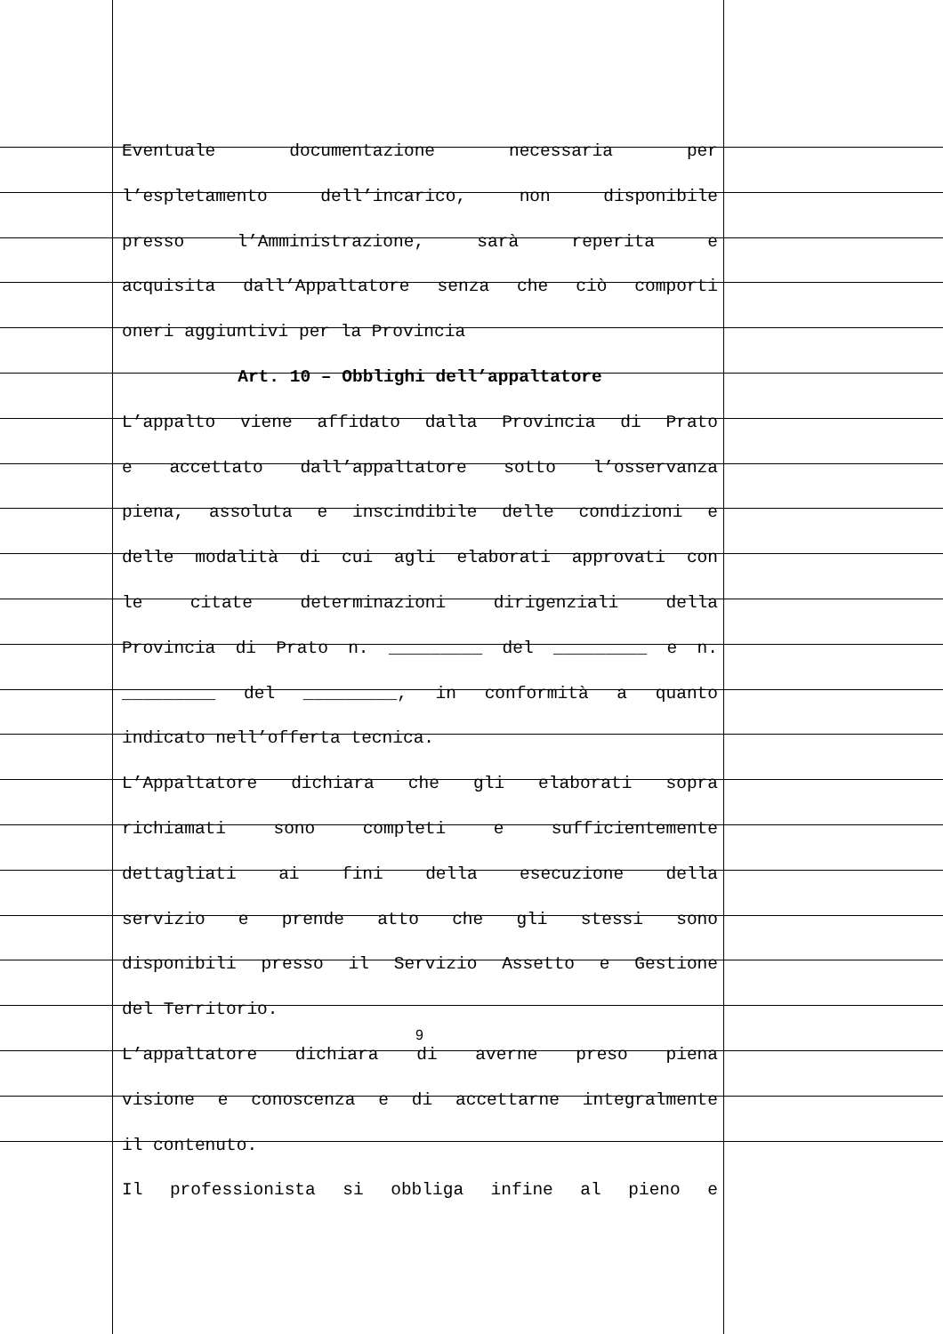Eventuale documentazione necessaria per
l’espletamento dell’incarico, non disponibile
presso l’Amministrazione, sarà reperita e
acquisita dall’Appaltatore senza che ciò comporti
oneri aggiuntivi per la Provincia
Art. 10 – Obblighi dell’appaltatore
L’appalto viene affidato dalla Provincia di Prato
e accettato dall’appaltatore sotto l’osservanza
piena, assoluta e inscindibile delle condizioni e
delle modalità di cui agli elaborati approvati con
le citate determinazioni dirigenziali della
Provincia di Prato n. _________ del _________ e n.
_________ del _________, in conformità a quanto
indicato nell’offerta tecnica.
L’Appaltatore dichiara che gli elaborati sopra
richiamati sono completi e sufficientemente
dettagliati ai fini della esecuzione della
servizio e prende atto che gli stessi sono
disponibili presso il Servizio Assetto e Gestione
del Territorio.
L’appaltatore dichiara di averne preso piena
visione e conoscenza e di accettarne integralmente
il contenuto.
Il professionista si obbliga infine al pieno e
9